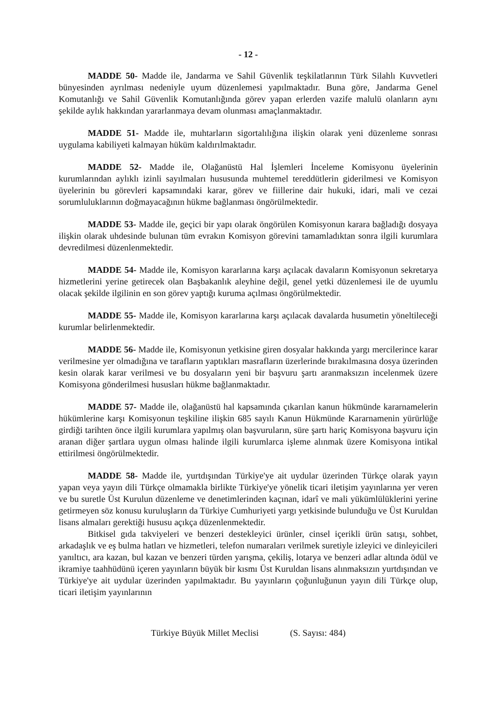- 12 -
MADDE 50- Madde ile, Jandarma ve Sahil Güvenlik teşkilatlarının Türk Silahlı Kuvvetleri bünyesinden ayrılması nedeniyle uyum düzenlemesi yapılmaktadır. Buna göre, Jandarma Genel Komutanlığı ve Sahil Güvenlik Komutanlığında görev yapan erlerden vazife malulü olanların aynı şekilde aylık hakkından yararlanmaya devam olunması amaçlanmaktadır.
MADDE 51- Madde ile, muhtarların sigortalılığına ilişkin olarak yeni düzenleme sonrası uygulama kabiliyeti kalmayan hüküm kaldırılmaktadır.
MADDE 52- Madde ile, Olağanüstü Hal İşlemleri İnceleme Komisyonu üyelerinin kurumlarından aylıklı izinli sayılmaları hususunda muhtemel tereddütlerin giderilmesi ve Komisyon üyelerinin bu görevleri kapsamındaki karar, görev ve fiillerine dair hukuki, idari, mali ve cezai sorumluluklarının doğmayacağının hükme bağlanması öngörülmektedir.
MADDE 53- Madde ile, geçici bir yapı olarak öngörülen Komisyonun karara bağladığı dosyaya ilişkin olarak uhdesinde bulunan tüm evrakın Komisyon görevini tamamladıktan sonra ilgili kurumlara devredilmesi düzenlenmektedir.
MADDE 54- Madde ile, Komisyon kararlarına karşı açılacak davaların Komisyonun sekretarya hizmetlerini yerine getirecek olan Başbakanlık aleyhine değil, genel yetki düzenlemesi ile de uyumlu olacak şekilde ilgilinin en son görev yaptığı kuruma açılması öngörülmektedir.
MADDE 55- Madde ile, Komisyon kararlarına karşı açılacak davalarda husumetin yöneltileceği kurumlar belirlenmektedir.
MADDE 56- Madde ile, Komisyonun yetkisine giren dosyalar hakkında yargı mercilerince karar verilmesine yer olmadığına ve tarafların yaptıkları masrafların üzerlerinde bırakılmasına dosya üzerinden kesin olarak karar verilmesi ve bu dosyaların yeni bir başvuru şartı aranmaksızın incelenmek üzere Komisyona gönderilmesi hususları hükme bağlanmaktadır.
MADDE 57- Madde ile, olağanüstü hal kapsamında çıkarılan kanun hükmünde kararnamelerin hükümlerine karşı Komisyonun teşkiline ilişkin 685 sayılı Kanun Hükmünde Kararnamenin yürürlüğe girdiği tarihten önce ilgili kurumlara yapılmış olan başvuruların, süre şartı hariç Komisyona başvuru için aranan diğer şartlara uygun olması halinde ilgili kurumlarca işleme alınmak üzere Komisyona intikal ettirilmesi öngörülmektedir.
MADDE 58- Madde ile, yurtdışından Türkiye'ye ait uydular üzerinden Türkçe olarak yayın yapan veya yayın dili Türkçe olmamakla birlikte Türkiye'ye yönelik ticari iletişim yayınlarına yer veren ve bu suretle Üst Kurulun düzenleme ve denetimlerinden kaçınan, idarî ve mali yükümlülüklerini yerine getirmeyen söz konusu kuruluşların da Türkiye Cumhuriyeti yargı yetkisinde bulunduğu ve Üst Kuruldan lisans almaları gerektiği hususu açıkça düzenlenmektedir.
Bitkisel gıda takviyeleri ve benzeri destekleyici ürünler, cinsel içerikli ürün satışı, sohbet, arkadaşlık ve eş bulma hatları ve hizmetleri, telefon numaraları verilmek suretiyle izleyici ve dinleyicileri yanıltıcı, ara kazan, bul kazan ve benzeri türden yarışma, çekiliş, lotarya ve benzeri adlar altında ödül ve ikramiye taahhüdünü içeren yayınların büyük bir kısmı Üst Kuruldan lisans alınmaksızın yurtdışından ve Türkiye'ye ait uydular üzerinden yapılmaktadır. Bu yayınların çoğunluğunun yayın dili Türkçe olup, ticari iletişim yayınlarının
Türkiye Büyük Millet Meclisi (S. Sayısı: 484)